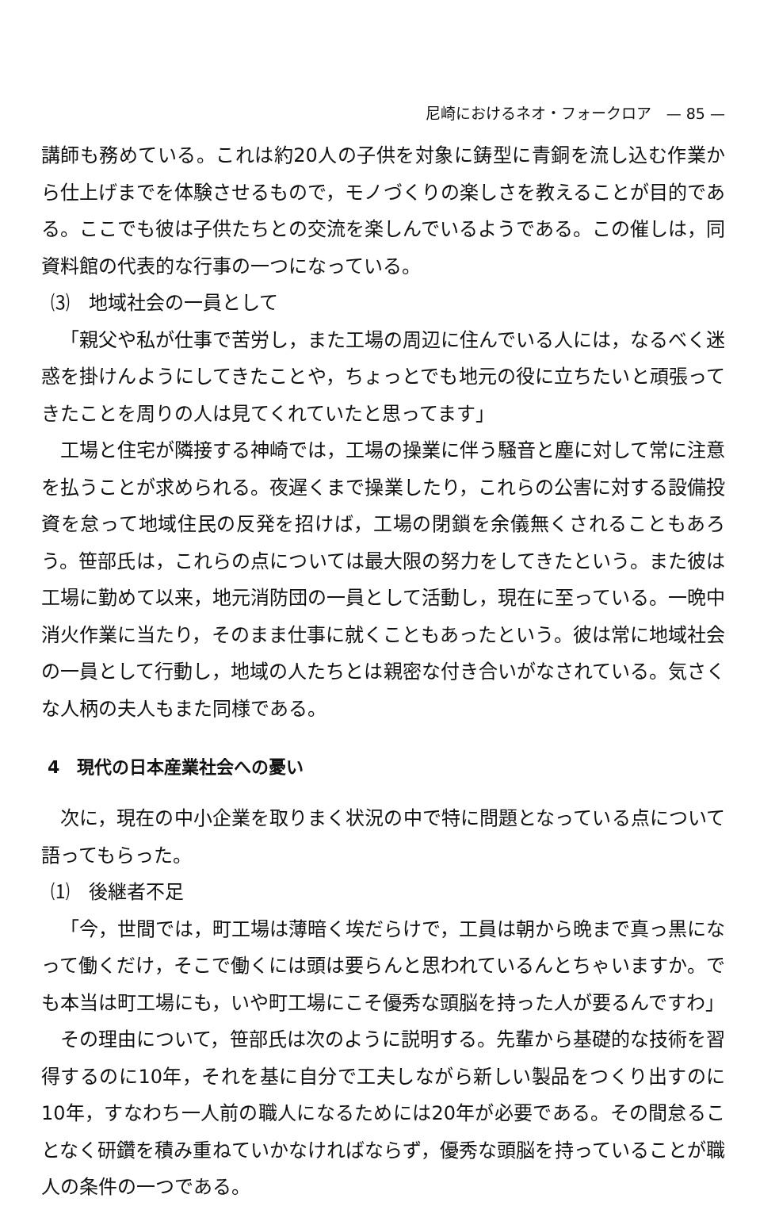尼崎におけるネオ・フォークロア　— 85 —
講師も務めている。これは約20人の子供を対象に鋳型に青銅を流し込む作業から仕上げまでを体験させるもので，モノづくりの楽しさを教えることが目的である。ここでも彼は子供たちとの交流を楽しんでいるようである。この催しは，同資料館の代表的な行事の一つになっている。
⑶　地域社会の一員として
「親父や私が仕事で苦労し，また工場の周辺に住んでいる人には，なるべく迷惑を掛けんようにしてきたことや，ちょっとでも地元の役に立ちたいと頑張ってきたことを周りの人は見てくれていたと思ってます」
工場と住宅が隣接する神崎では，工場の操業に伴う騒音と塵に対して常に注意を払うことが求められる。夜遅くまで操業したり，これらの公害に対する設備投資を怠って地域住民の反発を招けば，工場の閉鎖を余儀無くされることもあろう。笹部氏は，これらの点については最大限の努力をしてきたという。また彼は工場に勤めて以来，地元消防団の一員として活動し，現在に至っている。一晩中消火作業に当たり，そのまま仕事に就くこともあったという。彼は常に地域社会の一員として行動し，地域の人たちとは親密な付き合いがなされている。気さくな人柄の夫人もまた同様である。
4　現代の日本産業社会への憂い
次に，現在の中小企業を取りまく状況の中で特に問題となっている点について語ってもらった。
⑴　後継者不足
「今，世間では，町工場は薄暗く埃だらけで，工員は朝から晩まで真っ黒になって働くだけ，そこで働くには頭は要らんと思われているんとちゃいますか。でも本当は町工場にも，いや町工場にこそ優秀な頭脳を持った人が要るんですわ」
その理由について，笹部氏は次のように説明する。先輩から基礎的な技術を習得するのに10年，それを基に自分で工夫しながら新しい製品をつくり出すのに10年，すなわち一人前の職人になるためには20年が必要である。その間怠ることなく研鑽を積み重ねていかなければならず，優秀な頭脳を持っていることが職人の条件の一つである。